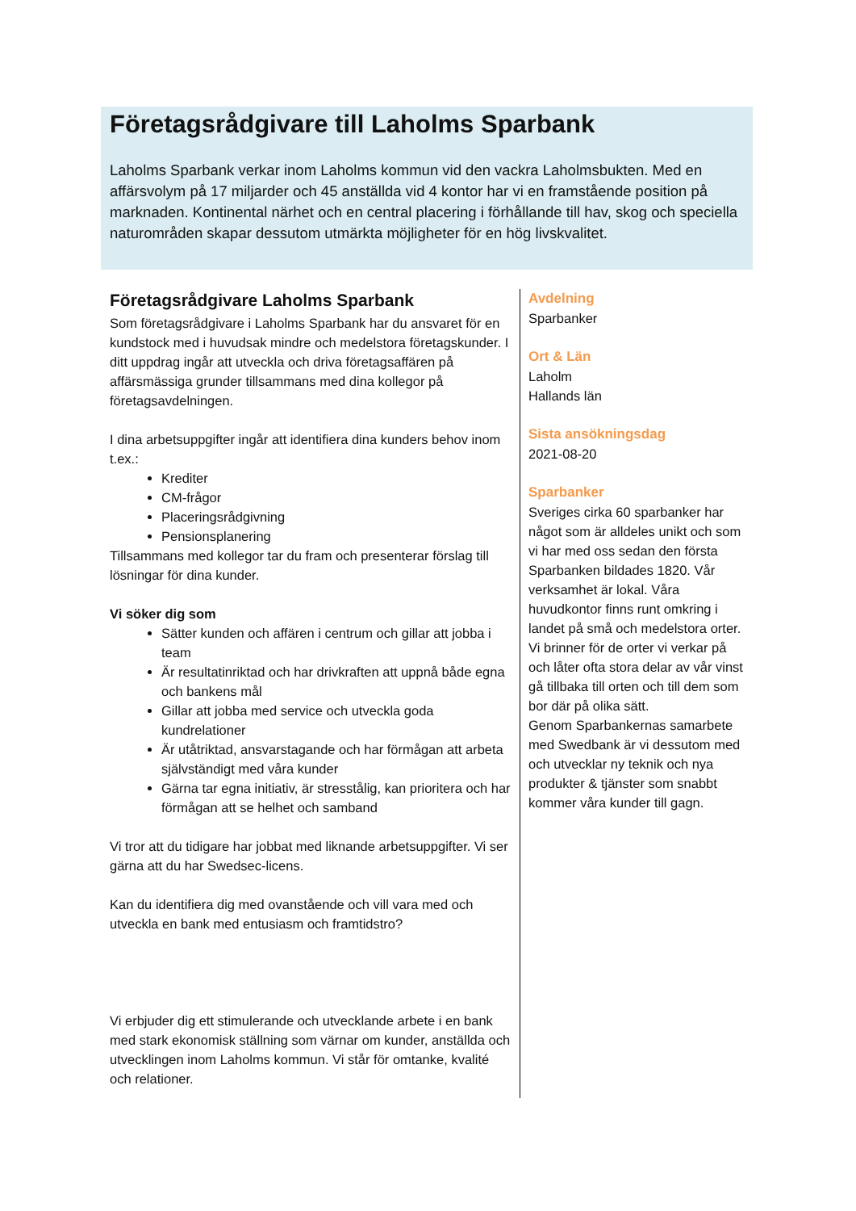Företagsrådgivare till Laholms Sparbank
Laholms Sparbank verkar inom Laholms kommun vid den vackra Laholmsbukten. Med en affärsvolym på 17 miljarder och 45 anställda vid 4 kontor har vi en framstående position på marknaden. Kontinental närhet och en central placering i förhållande till hav, skog och speciella naturområden skapar dessutom utmärkta möjligheter för en hög livskvalitet.
Företagsrådgivare Laholms Sparbank
Som företagsrådgivare i Laholms Sparbank har du ansvaret för en kundstock med i huvudsak mindre och medelstora företagskunder. I ditt uppdrag ingår att utveckla och driva företagsaffären på affärsmässiga grunder tillsammans med dina kollegor på företagsavdelningen.
I dina arbetsuppgifter ingår att identifiera dina kunders behov inom t.ex.:
Krediter
CM-frågor
Placeringsrådgivning
Pensionsplanering
Tillsammans med kollegor tar du fram och presenterar förslag till lösningar för dina kunder.
Vi söker dig som
Sätter kunden och affären i centrum och gillar att jobba i team
Är resultatinriktad och har drivkraften att uppnå både egna och bankens mål
Gillar att jobba med service och utveckla goda kundrelationer
Är utåtriktad, ansvarstagande och har förmågan att arbeta självständigt med våra kunder
Gärna tar egna initiativ, är stresstålig, kan prioritera och har förmågan att se helhet och samband
Vi tror att du tidigare har jobbat med liknande arbetsuppgifter. Vi ser gärna att du har Swedsec-licens.
Kan du identifiera dig med ovanstående och vill vara med och utveckla en bank med entusiasm och framtidstro?
Vi erbjuder dig ett stimulerande och utvecklande arbete i en bank med stark ekonomisk ställning som värnar om kunder, anställda och utvecklingen inom Laholms kommun. Vi står för omtanke, kvalité och relationer.
Avdelning
Sparbanker
Ort & Län
Laholm
Hallands län
Sista ansökningsdag
2021-08-20
Sparbanker
Sveriges cirka 60 sparbanker har något som är alldeles unikt och som vi har med oss sedan den första Sparbanken bildades 1820. Vår verksamhet är lokal. Våra huvudkontor finns runt omkring i landet på små och medelstora orter. Vi brinner för de orter vi verkar på och låter ofta stora delar av vår vinst gå tillbaka till orten och till dem som bor där på olika sätt.
Genom Sparbankernas samarbete med Swedbank är vi dessutom med och utvecklar ny teknik och nya produkter & tjänster som snabbt kommer våra kunder till gagn.